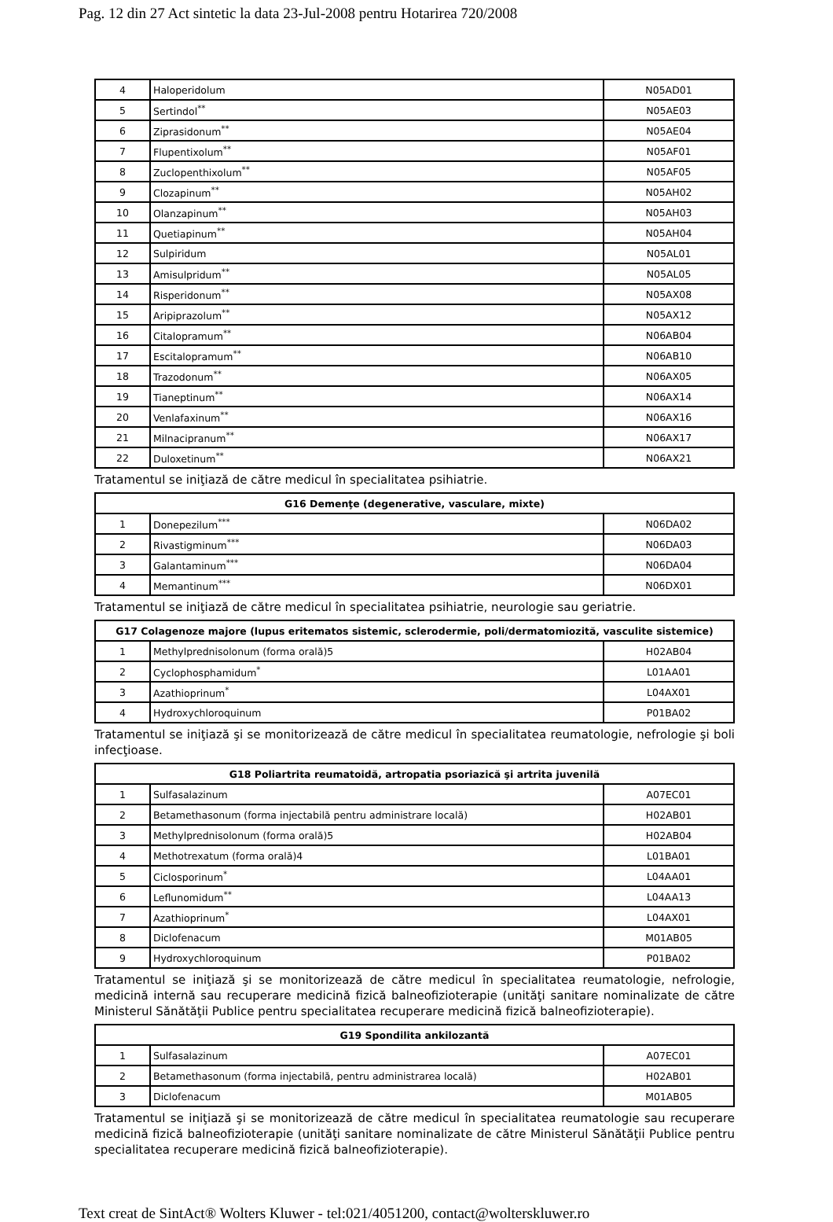Pag. 12 din 27 Act sintetic la data 23-Jul-2008 pentru Hotarirea 720/2008
| 4 | Haloperidolum | N05AD01 |
| 5 | Sertindol<sup>**</sup> | N05AE03 |
| 6 | Ziprasidonum<sup>**</sup> | N05AE04 |
| 7 | Flupentixolum<sup>**</sup> | N05AF01 |
| 8 | Zuclopenthixolum<sup>**</sup> | N05AF05 |
| 9 | Clozapinum<sup>**</sup> | N05AH02 |
| 10 | Olanzapinum<sup>**</sup> | N05AH03 |
| 11 | Quetiapinum<sup>**</sup> | N05AH04 |
| 12 | Sulpiridum | N05AL01 |
| 13 | Amisulpridum<sup>**</sup> | N05AL05 |
| 14 | Risperidonum<sup>**</sup> | N05AX08 |
| 15 | Aripiprazolum<sup>**</sup> | N05AX12 |
| 16 | Citalopramum<sup>**</sup> | N06AB04 |
| 17 | Escitalopramum<sup>**</sup> | N06AB10 |
| 18 | Trazodonum<sup>**</sup> | N06AX05 |
| 19 | Tianeptinum<sup>**</sup> | N06AX14 |
| 20 | Venlafaxinum<sup>**</sup> | N06AX16 |
| 21 | Milnacipranum<sup>**</sup> | N06AX17 |
| 22 | Duloxetinum<sup>**</sup> | N06AX21 |
Tratamentul se iniţiază de către medicul în specialitatea psihiatrie.
| G16 Demenţe (degenerative, vasculare, mixte) | | |
| --- | --- | --- |
| 1 | Donepezilum<sup>***</sup> | N06DA02 |
| 2 | Rivastigminum<sup>***</sup> | N06DA03 |
| 3 | Galantaminum<sup>***</sup> | N06DA04 |
| 4 | Memantinum<sup>***</sup> | N06DX01 |
Tratamentul se iniţiază de către medicul în specialitatea psihiatrie, neurologie sau geriatrie.
| G17 Colagenoze majore (lupus eritematos sistemic, sclerodermie, poli/dermatomiozită, vasculite sistemice) | | |
| --- | --- | --- |
| 1 | Methylprednisolonum (forma orală)5 | H02AB04 |
| 2 | Cyclophosphamidum<sup>*</sup> | L01AA01 |
| 3 | Azathioprinum<sup>*</sup> | L04AX01 |
| 4 | Hydroxychloroquinum | P01BA02 |
Tratamentul se iniţiază şi se monitorizează de către medicul în specialitatea reumatologie, nefrologie şi boli infecţioase.
| G18 Poliartrita reumatoidă, artropatia psoriazică şi artrita juvenilă | | |
| --- | --- | --- |
| 1 | Sulfasalazinum | A07EC01 |
| 2 | Betamethasonum (forma injectabilă pentru administrare locală) | H02AB01 |
| 3 | Methylprednisolonum (forma orală)5 | H02AB04 |
| 4 | Methotrexatum (forma orală)4 | L01BA01 |
| 5 | Ciclosporinum<sup>*</sup> | L04AA01 |
| 6 | Leflunomidum<sup>**</sup> | L04AA13 |
| 7 | Azathioprinum<sup>*</sup> | L04AX01 |
| 8 | Diclofenacum | M01AB05 |
| 9 | Hydroxychloroquinum | P01BA02 |
Tratamentul se iniţiază şi se monitorizează de către medicul în specialitatea reumatologie, nefrologie, medicină internă sau recuperare medicină fizică balneofizioterapie (unităţi sanitare nominalizate de către Ministerul Sănătăţii Publice pentru specialitatea recuperare medicină fizică balneofizioterapie).
| G19 Spondilita ankilozantă | | |
| --- | --- | --- |
| 1 | Sulfasalazinum | A07EC01 |
| 2 | Betamethasonum (forma injectabilă, pentru administrarea locală) | H02AB01 |
| 3 | Diclofenacum | M01AB05 |
Tratamentul se iniţiază şi se monitorizează de către medicul în specialitatea reumatologie sau recuperare medicină fizică balneofizioterapie (unităţi sanitare nominalizate de către Ministerul Sănătăţii Publice pentru specialitatea recuperare medicină fizică balneofizioterapie).
Text creat de SintAct® Wolters Kluwer - tel:021/4051200, contact@wolterskluwer.ro